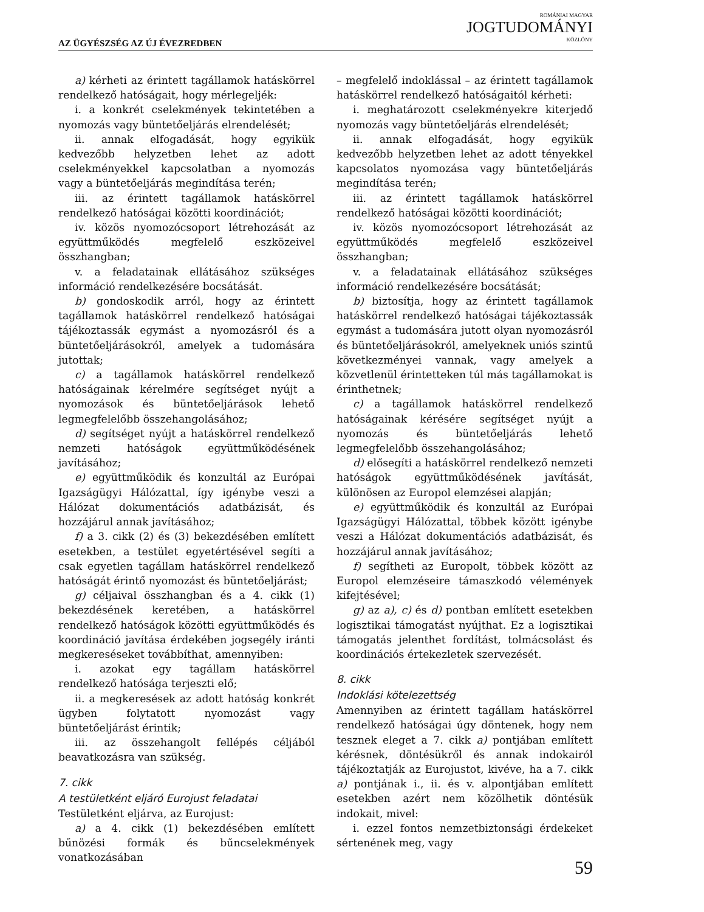AZ ÜGYÉSZSÉG AZ ÚJ ÉVEZREDBEN
ROMÁNIAI MAGYAR
JOGTUDOMÁNYI
KÖZLÖNY
a) kérheti az érintett tagállamok hatáskörrel rendelkező hatóságait, hogy mérlegeljék:
i. a konkrét cselekmények tekintetében a nyomozás vagy büntetőeljárás elrendelését;
ii. annak elfogadását, hogy egyikük kedvezőbb helyzetben lehet az adott cselekményekkel kapcsolatban a nyomozás vagy a büntetőeljárás megindítása terén;
iii. az érintett tagállamok hatáskörrel rendelkező hatóságai közötti koordinációt;
iv. közös nyomozócsoport létrehozását az együttműködés megfelelő eszközeivel összhangban;
v. a feladatainak ellátásához szükséges információ rendelkezésére bocsátását.
b) gondoskodik arról, hogy az érintett tagállamok hatáskörrel rendelkező hatóságai tájékoztassák egymást a nyomozásról és a büntetőeljárásokról, amelyek a tudomására jutottak;
c) a tagállamok hatáskörrel rendelkező hatóságainak kérelmére segítséget nyújt a nyomozások és büntetőeljárások lehető legmegfelelőbb összehangolásához;
d) segítséget nyújt a hatáskörrel rendelkező nemzeti hatóságok együttműködésének javításához;
e) együttműködik és konzultál az Európai Igazságügyi Hálózattal, így igénybe veszi a Hálózat dokumentációs adatbázisát, és hozzájárul annak javításához;
f) a 3. cikk (2) és (3) bekezdésében említett esetekben, a testület egyetértésével segíti a csak egyetlen tagállam hatáskörrel rendelkező hatóságát érintő nyomozást és büntetőeljárást;
g) céljaival összhangban és a 4. cikk (1) bekezdésének keretében, a hatáskörrel rendelkező hatóságok közötti együttműködés és koordináció javítása érdekében jogsegély iránti megkereséseket továbbíthat, amennyiben:
i. azokat egy tagállam hatáskörrel rendelkező hatósága terjeszti elő;
ii. a megkeresések az adott hatóság konkrét ügyben folytatott nyomozást vagy büntetőeljárást érintik;
iii. az összehangolt fellépés céljából beavatkozásra van szükség.
7. cikk
A testületként eljáró Eurojust feladatai
Testületként eljárva, az Eurojust:
a) a 4. cikk (1) bekezdésében említett bűnözési formák és bűncselekmények vonatkozásában
– megfelelő indoklással – az érintett tagállamok hatáskörrel rendelkező hatóságaitól kérheti:
i. meghatározott cselekményekre kiterjedő nyomozás vagy büntetőeljárás elrendelését;
ii. annak elfogadását, hogy egyikük kedvezőbb helyzetben lehet az adott tényekkel kapcsolatos nyomozása vagy büntetőeljárás megindítása terén;
iii. az érintett tagállamok hatáskörrel rendelkező hatóságai közötti koordinációt;
iv. közös nyomozócsoport létrehozását az együttműködés megfelelő eszközeivel összhangban;
v. a feladatainak ellátásához szükséges információ rendelkezésére bocsátását;
b) biztosítja, hogy az érintett tagállamok hatáskörrel rendelkező hatóságai tájékoztassák egymást a tudomására jutott olyan nyomozásról és büntetőeljárásokról, amelyeknek uniós szintű következményei vannak, vagy amelyek a közvetlenül érintetteken túl más tagállamokat is érinthetnek;
c) a tagállamok hatáskörrel rendelkező hatóságainak kérésére segítséget nyújt a nyomozás és büntetőeljárás lehető legmegfelelőbb összehangolásához;
d) elősegíti a hatáskörrel rendelkező nemzeti hatóságok együttműködésének javítását, különösen az Europol elemzései alapján;
e) együttműködik és konzultál az Európai Igazságügyi Hálózattal, többek között igénybe veszi a Hálózat dokumentációs adatbázisát, és hozzájárul annak javításához;
f) segítheti az Europolt, többek között az Europol elemzéseire támaszkodó vélemények kifejtésével;
g) az a), c) és d) pontban említett esetekben logisztikai támogatást nyújthat. Ez a logisztikai támogatás jelenthet fordítást, tolmácsolást és koordinációs értekezletek szervezését.
8. cikk
Indoklási kötelezettség
Amennyiben az érintett tagállam hatáskörrel rendelkező hatóságai úgy döntenek, hogy nem tesznek eleget a 7. cikk a) pontjában említett kérésnek, döntésükről és annak indokairól tájékoztatják az Eurojustot, kivéve, ha a 7. cikk a) pontjának i., ii. és v. alpontjában említett esetekben azért nem közölhetik döntésük indokait, mivel:
i. ezzel fontos nemzetbiztonsági érdekeket sértenének meg, vagy
59